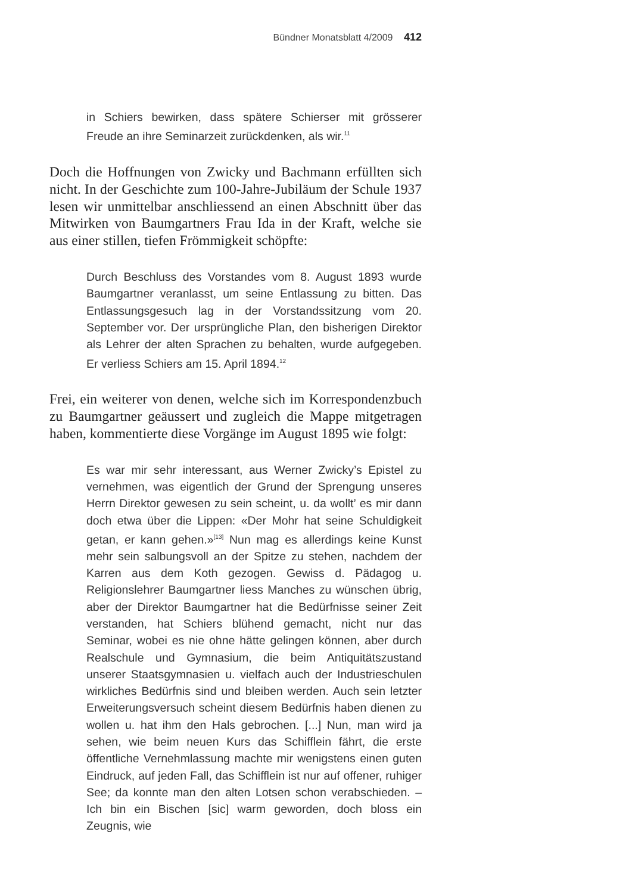Bündner Monatsblatt 4/2009 412
in Schiers bewirken, dass spätere Schierser mit grösserer Freude an ihre Seminarzeit zurückdenken, als wir.<sup>11</sup>
Doch die Hoffnungen von Zwicky und Bachmann erfüllten sich nicht. In der Geschichte zum 100-Jahre-Jubiläum der Schule 1937 lesen wir unmittelbar anschliessend an einen Abschnitt über das Mitwirken von Baumgartners Frau Ida in der Kraft, welche sie aus einer stillen, tiefen Frömmigkeit schöpfte:
Durch Beschluss des Vorstandes vom 8. August 1893 wurde Baumgartner veranlasst, um seine Entlassung zu bitten. Das Entlassungsgesuch lag in der Vorstandssitzung vom 20. September vor. Der ursprüngliche Plan, den bisherigen Direktor als Lehrer der alten Sprachen zu behalten, wurde aufgegeben. Er verliess Schiers am 15. April 1894.<sup>12</sup>
Frei, ein weiterer von denen, welche sich im Korrespondenzbuch zu Baumgartner geäussert und zugleich die Mappe mitgetragen haben, kommentierte diese Vorgänge im August 1895 wie folgt:
Es war mir sehr interessant, aus Werner Zwicky’s Epistel zu vernehmen, was eigentlich der Grund der Sprengung unseres Herrn Direktor gewesen zu sein scheint, u. da wollt’ es mir dann doch etwa über die Lippen: «Der Mohr hat seine Schuldigkeit getan, er kann gehen.»<sup>[13]</sup> Nun mag es allerdings keine Kunst mehr sein salbungsvoll an der Spitze zu stehen, nachdem der Karren aus dem Koth gezogen. Gewiss d. Pädagog u. Religionslehrer Baumgartner liess Manches zu wünschen übrig, aber der Direktor Baumgartner hat die Bedürfnisse seiner Zeit verstanden, hat Schiers blühend gemacht, nicht nur das Seminar, wobei es nie ohne hätte gelingen können, aber durch Realschule und Gymnasium, die beim Antiquitätszustand unserer Staatsgymnasien u. vielfach auch der Industrieschulen wirkliches Bedürfnis sind und bleiben werden. Auch sein letzter Erweiterungsversuch scheint diesem Bedürfnis haben dienen zu wollen u. hat ihm den Hals gebrochen. [...] Nun, man wird ja sehen, wie beim neuen Kurs das Schifflein fährt, die erste öffentliche Vernehmlassung machte mir wenigstens einen guten Eindruck, auf jeden Fall, das Schifflein ist nur auf offener, ruhiger See; da konnte man den alten Lotsen schon verabschieden. – Ich bin ein Bischen [sic] warm geworden, doch bloss ein Zeugnis, wie